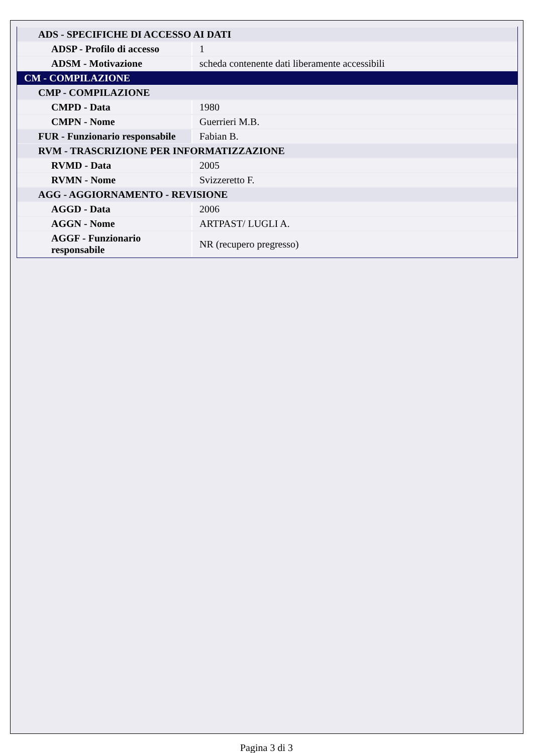| ADS - SPECIFICHE DI ACCESSO AI DATI | |
| ADSP - Profilo di accesso | 1 |
| ADSM - Motivazione | scheda contenente dati liberamente accessibili |
| CM - COMPILAZIONE | |
| CMP - COMPILAZIONE | |
| CMPD - Data | 1980 |
| CMPN - Nome | Guerrieri M.B. |
| FUR - Funzionario responsabile | Fabian B. |
| RVM - TRASCRIZIONE PER INFORMATIZZAZIONE | |
| RVMD - Data | 2005 |
| RVMN - Nome | Svizzeretto F. |
| AGG - AGGIORNAMENTO - REVISIONE | |
| AGGD - Data | 2006 |
| AGGN - Nome | ARTPAST/ LUGLI A. |
| AGGF - Funzionario responsabile | NR (recupero pregresso) |
Pagina 3 di 3